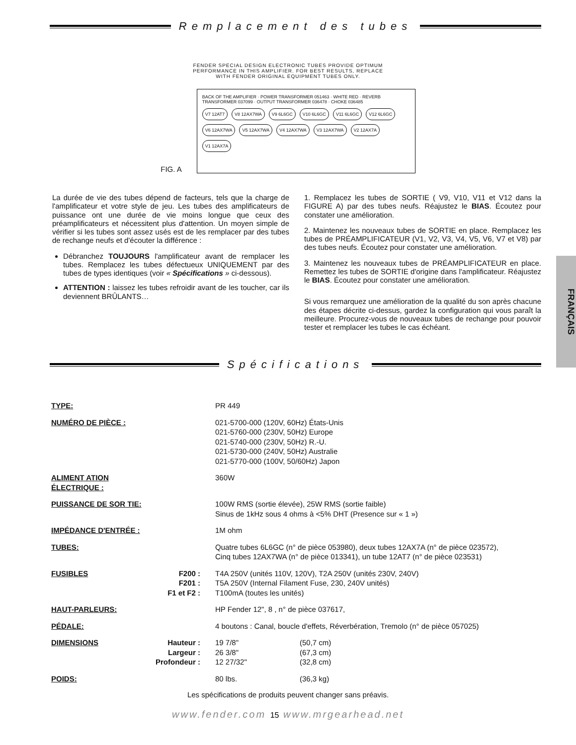Remplacement des tubes
FENDER SPECIAL DESIGN ELECTRONIC TUBES PROVIDE OPTIMUM
PERFORMANCE IN THIS AMPLIFIER. FOR BEST RESULTS, REPLACE
WITH FENDER ORIGINAL EQUIPMENT TUBES ONLY.
FIG. A
BACK OF THE AMPLIFIER · POWER TRANSFORMER 051463 · WHITE RED · REVERB TRANSFORMER 037099 · OUTPUT TRANSFORMER 036478 · CHOKE 036485 V7 12AT7 V8 12AX7WA V9 6L6GC V10 6L6GC V11 6L6GC V12 6L6GC V6 12AX7WA V5 12AX7WA V4 12AX7WA V3 12AX7WA V2 12AX7A V1 12AX7A
La durée de vie des tubes dépend de facteurs, tels que la charge de l'amplificateur et votre style de jeu. Les tubes des amplificateurs de puissance ont une durée de vie moins longue que ceux des préamplificateurs et nécessitent plus d'attention. Un moyen simple de vérifier si les tubes sont assez usés est de les remplacer par des tubes de rechange neufs et d'écouter la différence :
Débranchez TOUJOURS l'amplificateur avant de remplacer les tubes. Remplacez les tubes défectueux UNIQUEMENT par des tubes de types identiques (voir « Spécifications » ci-dessous).
ATTENTION : laissez les tubes refroidir avant de les toucher, car ils deviennent BRÛLANTS…
1. Remplacez les tubes de SORTIE ( V9, V10, V11 et V12 dans la FIGURE A) par des tubes neufs. Réajustez le BIAS. Écoutez pour constater une amélioration.
2. Maintenez les nouveaux tubes de SORTIE en place. Remplacez les tubes de PRÉAMPLIFICATEUR (V1, V2, V3, V4, V5, V6, V7 et V8) par des tubes neufs. Écoutez pour constater une amélioration.
3. Maintenez les nouveaux tubes de PRÉAMPLIFICATEUR en place. Remettez les tubes de SORTIE d'origine dans l'amplificateur. Réajustez le BIAS. Écoutez pour constater une amélioration.
Si vous remarquez une amélioration de la qualité du son après chacune des étapes décrite ci-dessus, gardez la configuration qui vous paraît la meilleure. Procurez-vous de nouveaux tubes de rechange pour pouvoir tester et remplacer les tubes le cas échéant.
Spécifications
| TYPE: | | PR 449 | |
| NUMÉRO DE PIÈCE : | | 021-5700-000 (120V, 60Hz) États-Unis 021-5760-000 (230V, 50Hz) Europe 021-5740-000 (230V, 50Hz) R.-U. 021-5730-000 (240V, 50Hz) Australie 021-5770-000 (100V, 50/60Hz) Japon | |
| ALIMENT ATION ÉLECTRIQUE : | | 360W | |
| PUISSANCE DE SOR TIE: | | 100W RMS (sortie élevée), 25W RMS (sortie faible) Sinus de 1kHz sous 4 ohms à <5% DHT (Presence sur « 1 ») | |
| IMPÉDANCE D'ENTRÉE : | | 1M ohm | |
| TUBES: | | Quatre tubes 6L6GC (n° de pièce 053980), deux tubes 12AX7A (n° de pièce 023572), Cinq tubes 12AX7WA (n° de pièce 013341), un tube 12AT7 (n° de pièce 023531) | |
| FUSIBLES | F200 : F201 : F1 et F2 : | T4A 250V (unités 110V, 120V), T2A 250V (unités 230V, 240V) T5A 250V (Internal Filament Fuse, 230, 240V unités) T100mA (toutes les unités) | |
| HAUT-PARLEURS: | | HP Fender 12", 8 , n° de pièce 037617, | |
| PÉDALE: | | 4 boutons : Canal, boucle d'effets, Réverbération, Tremolo (n° de pièce 057025) | |
| DIMENSIONS | Hauteur : Largeur : Profondeur : | 19 7/8" 26 3/8" 12 27/32" | (50,7 cm) (67,3 cm) (32,8 cm) |
| POIDS: | | 80 lbs. | (36,3 kg) |
Les spécifications de produits peuvent changer sans préavis.
www.fender.com 15 www.mrgearhead.net
FRANÇAIS